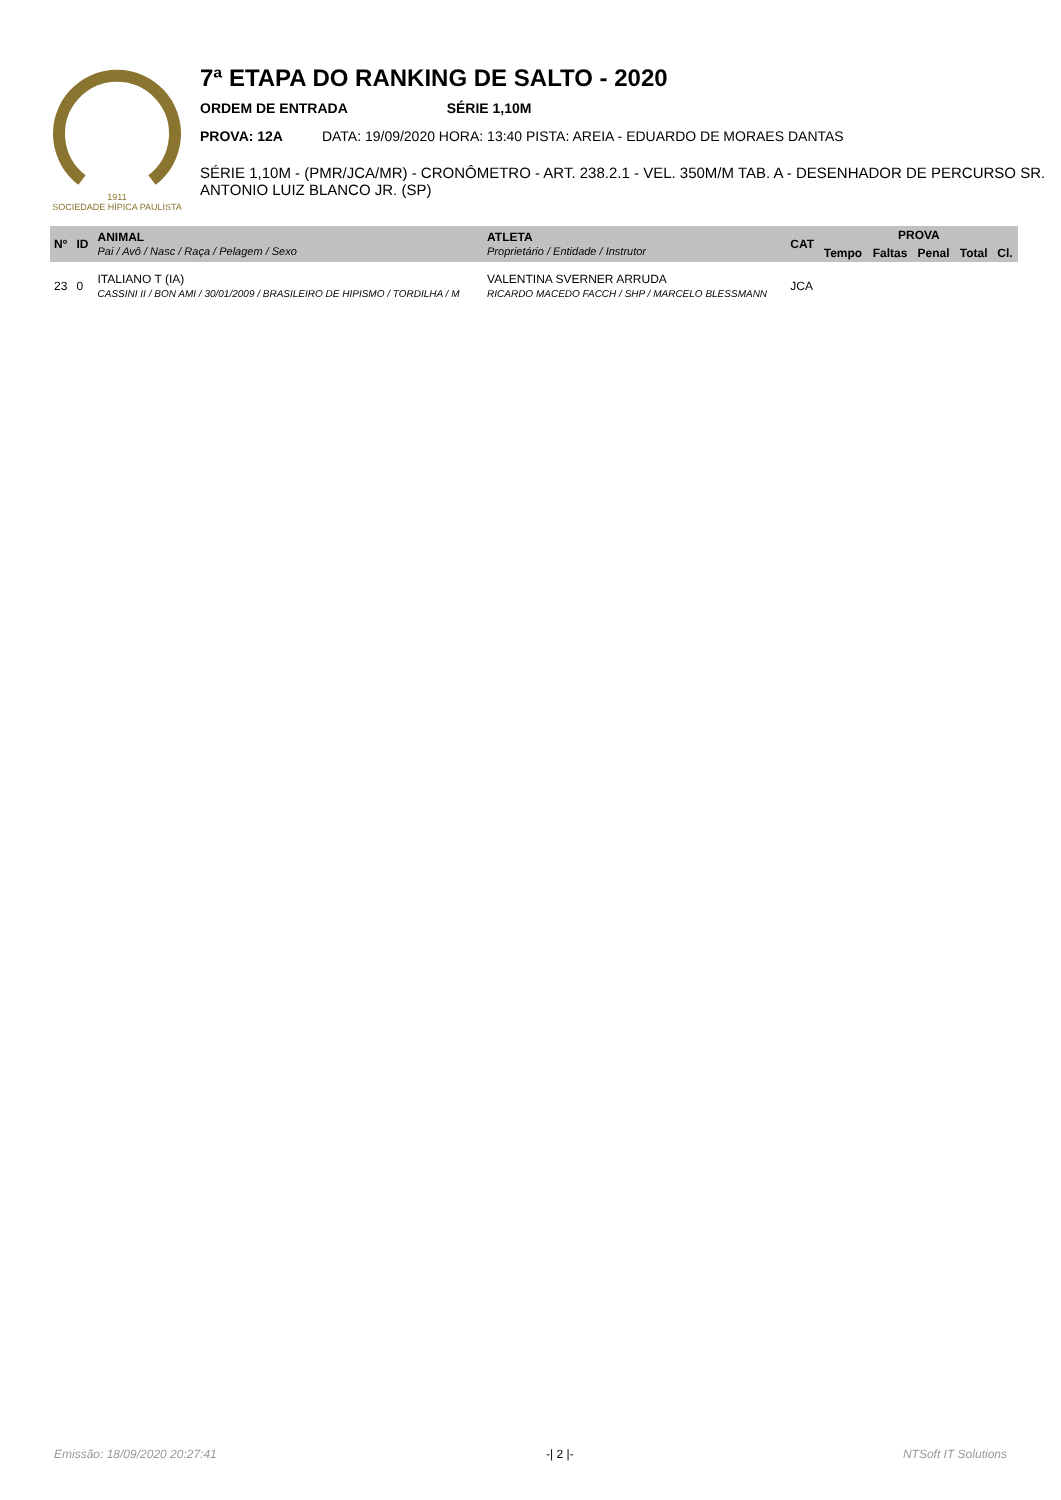1911
SOCIEDADE HÍPICA PAULISTA
7ª ETAPA DO RANKING DE SALTO - 2020
ORDEM DE ENTRADA SÉRIE 1,10M
PROVA: 12A DATA: 19/09/2020 HORA: 13:40 PISTA: AREIA - EDUARDO DE MORAES DANTAS
SÉRIE 1,10M - (PMR/JCA/MR) - CRONÔMETRO - ART. 238.2.1 - VEL. 350M/M TAB. A - DESENHADOR DE PERCURSO SR. ANTONIO LUIZ BLANCO JR. (SP)
| Nº | ID | ANIMAL Pai / Avô / Nasc / Raça / Pelagem / Sexo | ATLETA Proprietário / Entidade / Instrutor | CAT | PROVA | | | | |
| --- | --- | --- | --- | --- | --- | --- | --- | --- | --- |
| | | | | | Tempo | Faltas | Penal | Total | Cl. |
| 23 | 0 | ITALIANO T (IA) CASSINI II / BON AMI / 30/01/2009 / BRASILEIRO DE HIPISMO / TORDILHA / M | VALENTINA SVERNER ARRUDA RICARDO MACEDO FACCH / SHP / MARCELO BLESSMANN | JCA | | | | | |
Emissão: 18/09/2020 20:27:41 -| 2 |- NTSoft IT Solutions